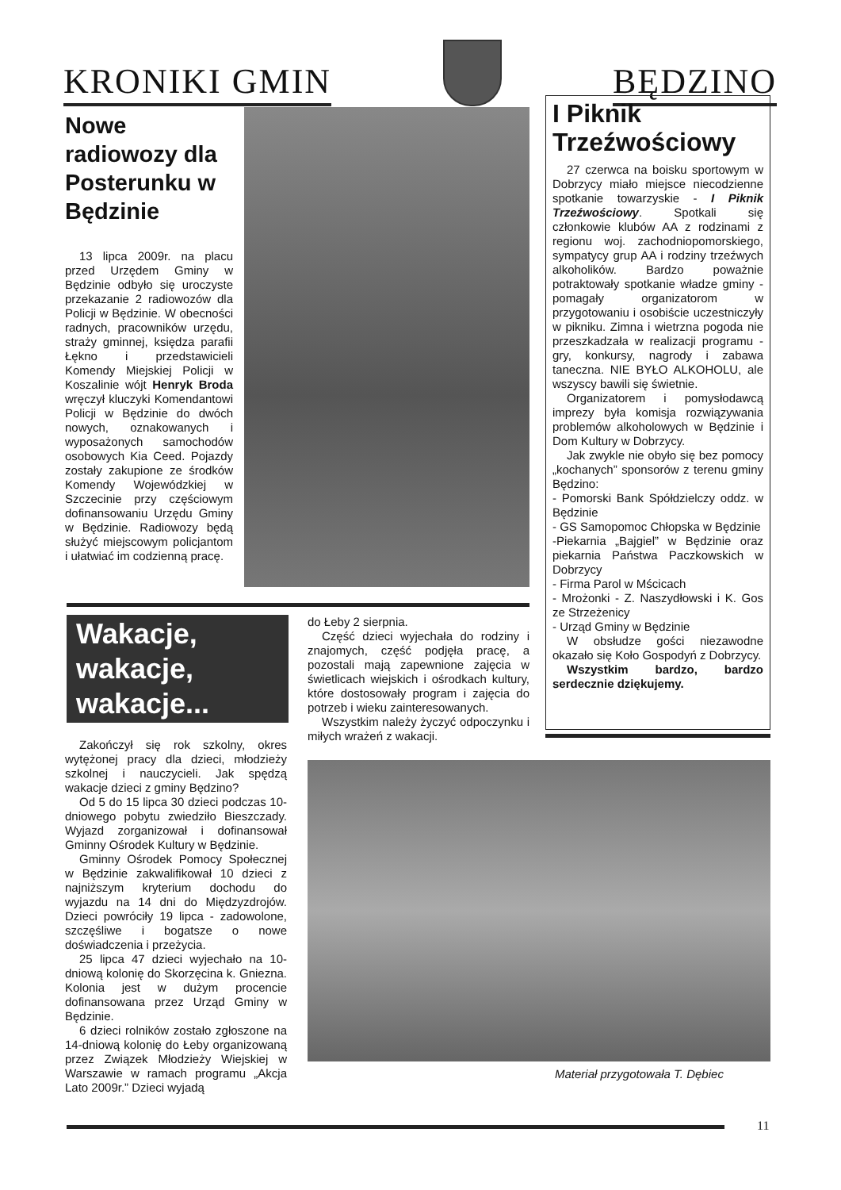KRONIKI GMIN
BĘDZINO
Nowe radiowozy dla Posterunku w Będzinie
13 lipca 2009r. na placu przed Urzędem Gminy w Będzinie odbyło się uroczyste przekazanie 2 radiowozów dla Policji w Będzinie. W obecności radnych, pracowników urzędu, straży gminnej, księdza parafii Łękno i przedstawicieli Komendy Miejskiej Policji w Koszalinie wójt Henryk Broda wręczył kluczyki Komendantowi Policji w Będzinie do dwóch nowych, oznakowanych i wyposażonych samochodów osobowych Kia Ceed. Pojazdy zostały zakupione ze środków Komendy Wojewódzkiej w Szczecinie przy częściowym dofinansowaniu Urzędu Gminy w Będzinie. Radiowozy będą służyć miejscowym policjantom i ułatwiać im codzienną pracę.
I Piknik Trzeźwościowy
27 czerwca na boisku sportowym w Dobrzycy miało miejsce niecodzienne spotkanie towarzyskie - I Piknik Trzeźwościowy. Spotkali się członkowie klubów AA z rodzinami z regionu woj. zachodniopomorskiego, sympatycy grup AA i rodziny trzeźwych alkoholików. Bardzo poważnie potraktowały spotkanie władze gminy - pomagały organizatorom w przygotowaniu i osobiście uczestniczyły w pikniku. Zimna i wietrzna pogoda nie przeszkadzała w realizacji programu - gry, konkursy, nagrody i zabawa taneczna. NIE BYŁO ALKOHOLU, ale wszyscy bawili się świetnie.
Organizatorem i pomysłodawcą imprezy była komisja rozwiązywania problemów alkoholowych w Będzinie i Dom Kultury w Dobrzycy.
Jak zwykle nie obyło się bez pomocy „kochanych” sponsorów z terenu gminy Będzino:
- Pomorski Bank Spółdzielczy oddz. w Będzinie
- GS Samopomoc Chłopska w Będzinie
-Piekarnia „Bajgiel” w Będzinie oraz piekarnia Państwa Paczkowskich w Dobrzycy
- Firma Parol w Mścicach
- Mrożonki - Z. Naszydłowski i K. Gos ze Strzeżenicy
- Urząd Gminy w Będzinie
W obsłudze gości niezawodne okazało się Koło Gospodyń z Dobrzycy.
Wszystkim bardzo, bardzo serdecznie dziękujemy.
Wakacje,
wakacje,
wakacje...
Zakończył się rok szkolny, okres wytężonej pracy dla dzieci, młodzieży szkolnej i nauczycieli. Jak spędzą wakacje dzieci z gminy Będzino?
Od 5 do 15 lipca 30 dzieci podczas 10-dniowego pobytu zwiedziło Bieszczady. Wyjazd zorganizował i dofinansował Gminny Ośrodek Kultury w Będzinie.
Gminny Ośrodek Pomocy Społecznej w Będzinie zakwalifikował 10 dzieci z najniższym kryterium dochodu do wyjazdu na 14 dni do Międzyzdrojów. Dzieci powróciły 19 lipca - zadowolone, szczęśliwe i bogatsze o nowe doświadczenia i przeżycia.
25 lipca 47 dzieci wyjechało na 10-dniową kolonię do Skorzęcina k. Gniezna. Kolonia jest w dużym procencie dofinansowana przez Urząd Gminy w Będzinie.
6 dzieci rolników zostało zgłoszone na 14-dniową kolonię do Łeby organizowaną przez Związek Młodzieży Wiejskiej w Warszawie w ramach programu „Akcja Lato 2009r.” Dzieci wyjadą
do Łeby 2 sierpnia.
Część dzieci wyjechała do rodziny i znajomych, część podjęła pracę, a pozostali mają zapewnione zajęcia w świetlicach wiejskich i ośrodkach kultury, które dostosowały program i zajęcia do potrzeb i wieku zainteresowanych.
Wszystkim należy życzyć odpoczynku i miłych wrażeń z wakacji.
Materiał przygotowała T. Dębiec
11